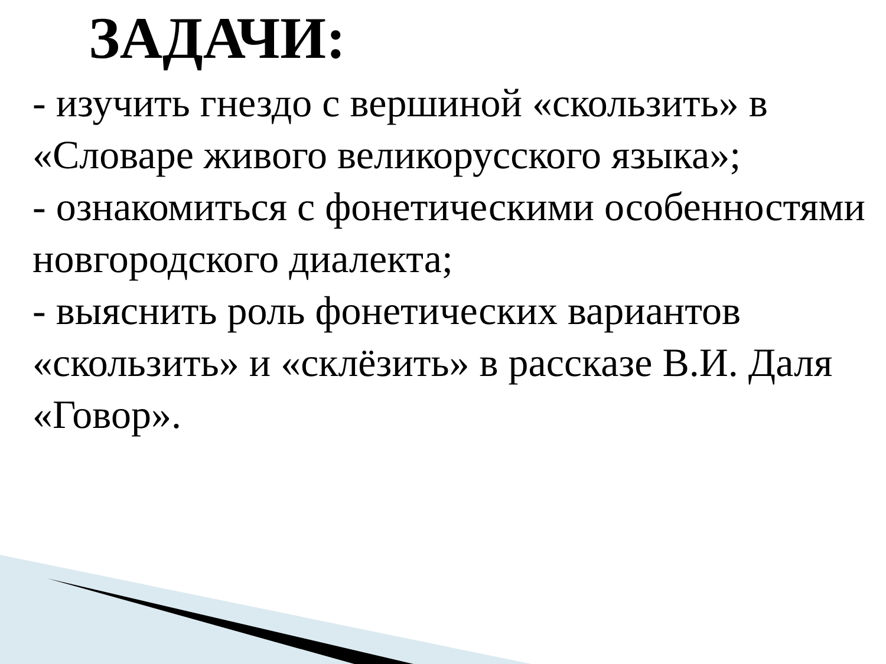ЗАДАЧИ:
- изучить гнездо с вершиной «скользить» в «Словаре живого великорусского языка»;
- ознакомиться с фонетическими особенностями новгородского диалекта;
- выяснить роль фонетических вариантов «скользить» и «склёзить» в рассказе В.И. Даля «Говор».